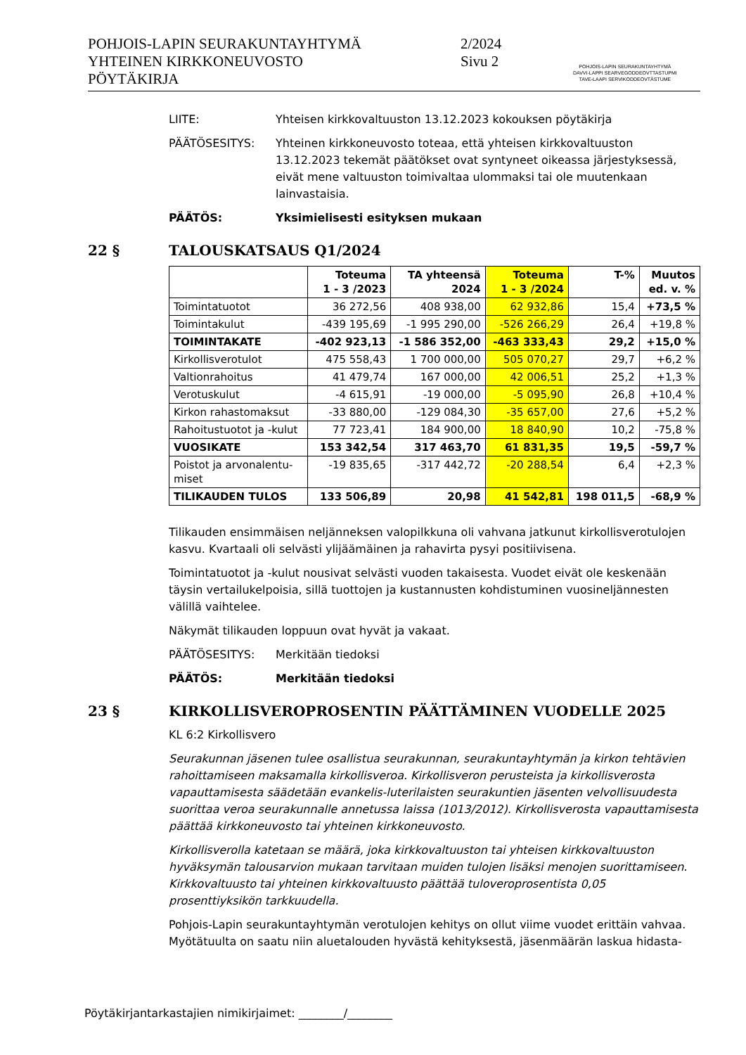POHJOIS-LAPIN SEURAKUNTAYHTYMÄ
YHTEINEN KIRKKONEUVOSTO
PÖYTÄKIRJA
2/2024
Sivu 2
POHJOIS-LAPIN SEURAKUNTAYHTYMÄ
DAVVI-LAPPI SEARVEGODDEOVTTASTUPMI
TAVE-LAAPI SERVIKODDEOVTÂSTUME
LIITE: Yhteisen kirkkovaltuuston 13.12.2023 kokouksen pöytäkirja
PÄÄTÖSESITYS: Yhteinen kirkkoneuvosto toteaa, että yhteisen kirkkovaltuuston 13.12.2023 tekemät päätökset ovat syntyneet oikeassa järjestyksessä, eivät mene valtuuston toimivaltaa ulommaksi tai ole muutenkaan lainvastaisia.
PÄÄTÖS: Yksimielisesti esityksen mukaan
22 § TALOUSKATSAUS Q1/2024
| | Toteuma 1 - 3 /2023 | TA yhteensä 2024 | Toteuma 1 - 3 /2024 | T-% | Muutos ed. v. % |
| --- | --- | --- | --- | --- | --- |
| Toimintatuotot | 36 272,56 | 408 938,00 | 62 932,86 | 15,4 | +73,5 % |
| Toimintakulut | -439 195,69 | -1 995 290,00 | -526 266,29 | 26,4 | +19,8 % |
| TOIMINTAKATE | -402 923,13 | -1 586 352,00 | -463 333,43 | 29,2 | +15,0 % |
| Kirkollisverotulot | 475 558,43 | 1 700 000,00 | 505 070,27 | 29,7 | +6,2 % |
| Valtionrahoitus | 41 479,74 | 167 000,00 | 42 006,51 | 25,2 | +1,3 % |
| Verotuskulut | -4 615,91 | -19 000,00 | -5 095,90 | 26,8 | +10,4 % |
| Kirkon rahastomaksut | -33 880,00 | -129 084,30 | -35 657,00 | 27,6 | +5,2 % |
| Rahoitustuotot ja -kulut | 77 723,41 | 184 900,00 | 18 840,90 | 10,2 | -75,8 % |
| VUOSIKATE | 153 342,54 | 317 463,70 | 61 831,35 | 19,5 | -59,7 % |
| Poistot ja arvonalentu- miset | -19 835,65 | -317 442,72 | -20 288,54 | 6,4 | +2,3 % |
| TILIKAUDEN TULOS | 133 506,89 | 20,98 | 41 542,81 | 198 011,5 | -68,9 % |
Tilikauden ensimmäisen neljänneksen valopilkkuna oli vahvana jatkunut kirkollisverotulojen kasvu. Kvartaali oli selvästi ylijäämäinen ja rahavirta pysyi positiivisena.
Toimintatuotot ja -kulut nousivat selvästi vuoden takaisesta. Vuodet eivät ole keskenään täysin vertailukelpoisia, sillä tuottojen ja kustannusten kohdistuminen vuosineljännesten välillä vaihtelee.
Näkymät tilikauden loppuun ovat hyvät ja vakaat.
PÄÄTÖSESITYS: Merkitään tiedoksi
PÄÄTÖS: Merkitään tiedoksi
23 § KIRKOLLISVEROPROSENTIN PÄÄTTÄMINEN VUODELLE 2025
KL 6:2 Kirkollisvero
Seurakunnan jäsenen tulee osallistua seurakunnan, seurakuntayhtymän ja kirkon tehtävien rahoittamiseen maksamalla kirkollisveroa. Kirkollisveron perusteista ja kirkollisverosta vapauttamisesta säädetään evankelis-luterilaisten seurakuntien jäsenten velvollisuudesta suorittaa veroa seurakunnalle annetussa laissa (1013/2012). Kirkollisverosta vapauttamisesta päättää kirkkoneuvosto tai yhteinen kirkkoneuvosto.
Kirkollisverolla katetaan se määrä, joka kirkkovaltuuston tai yhteisen kirkkovaltuuston hyväksymän talousarvion mukaan tarvitaan muiden tulojen lisäksi menojen suorittamiseen. Kirkkovaltuusto tai yhteinen kirkkovaltuusto päättää tuloveroprosentista 0,05 prosenttiyksikön tarkkuudella.
Pohjois-Lapin seurakuntayhtymän verotulojen kehitys on ollut viime vuodet erittäin vahvaa. Myötätuulta on saatu niin aluetalouden hyvästä kehityksestä, jäsenmäärän laskua hidasta-
Pöytäkirjantarkastajien nimikirjaimet: ________/________